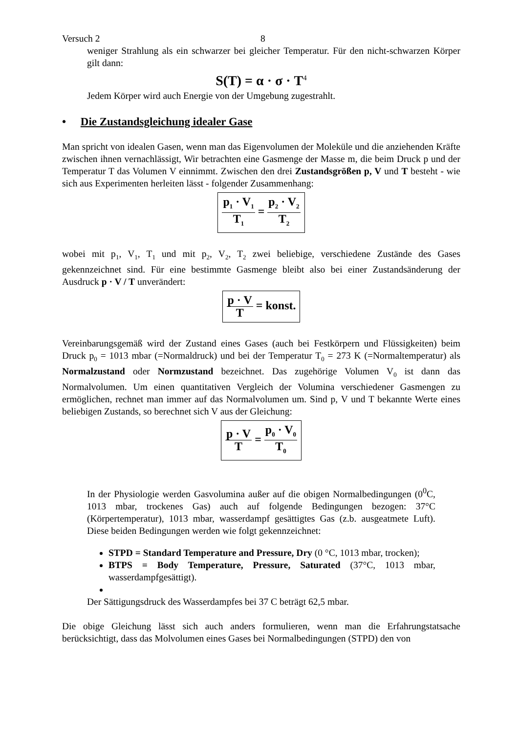Versuch 2 8
weniger Strahlung als ein schwarzer bei gleicher Temperatur. Für den nicht-schwarzen Körper gilt dann:
S(T) = α · σ · T<sup>4</sup>
Jedem Körper wird auch Energie von der Umgebung zugestrahlt.
• Die Zustandsgleichung idealer Gase
Man spricht von idealen Gasen, wenn man das Eigenvolumen der Moleküle und die anziehenden Kräfte zwischen ihnen vernachlässigt, Wir betrachten eine Gasmenge der Masse m, die beim Druck p und der Temperatur T das Volumen V einnimmt. Zwischen den drei Zustandsgrößen p, V und T besteht - wie sich aus Experimenten herleiten lässt - folgender Zusammenhang:
p<sub>1</sub> · V<sub>1</sub> T<sub>1</sub> = p<sub>2</sub> · V<sub>2</sub> T<sub>2</sub>
wobei mit p<sub>1</sub>, V<sub>1</sub>, T<sub>1</sub> und mit p<sub>2</sub>, V<sub>2</sub>, T<sub>2</sub> zwei beliebige, verschiedene Zustände des Gases gekennzeichnet sind. Für eine bestimmte Gasmenge bleibt also bei einer Zustandsänderung der Ausdruck p · V / T unverändert:
p · V T = konst.
Vereinbarungsgemäß wird der Zustand eines Gases (auch bei Festkörpern und Flüssigkeiten) beim Druck p<sub>0</sub> = 1013 mbar (=Normaldruck) und bei der Temperatur T<sub>0</sub> = 273 K (=Normaltemperatur) als Normalzustand oder Normzustand bezeichnet. Das zugehörige Volumen V<sub>0</sub> ist dann das Normalvolumen. Um einen quantitativen Vergleich der Volumina verschiedener Gasmengen zu ermöglichen, rechnet man immer auf das Normalvolumen um. Sind p, V und T bekannte Werte eines beliebigen Zustands, so berechnet sich V aus der Gleichung:
p · V T = p<sub>0</sub> · V<sub>0</sub> T<sub>0</sub>
In der Physiologie werden Gasvolumina außer auf die obigen Normalbedingungen (0<sup>0</sup>C, 1013 mbar, trockenes Gas) auch auf folgende Bedingungen bezogen: 37°C (Körpertemperatur), 1013 mbar, wasserdampf gesättigtes Gas (z.b. ausgeatmete Luft). Diese beiden Bedingungen werden wie folgt gekennzeichnet:
STPD = Standard Temperature and Pressure, Dry (0 °C, 1013 mbar, trocken);
BTPS = Body Temperature, Pressure, Saturated (37°C, 1013 mbar, wasserdampfgesättigt).
Der Sättigungsdruck des Wasserdampfes bei 37 C beträgt 62,5 mbar.
Die obige Gleichung lässt sich auch anders formulieren, wenn man die Erfahrungstatsache berücksichtigt, dass das Molvolumen eines Gases bei Normalbedingungen (STPD) den von